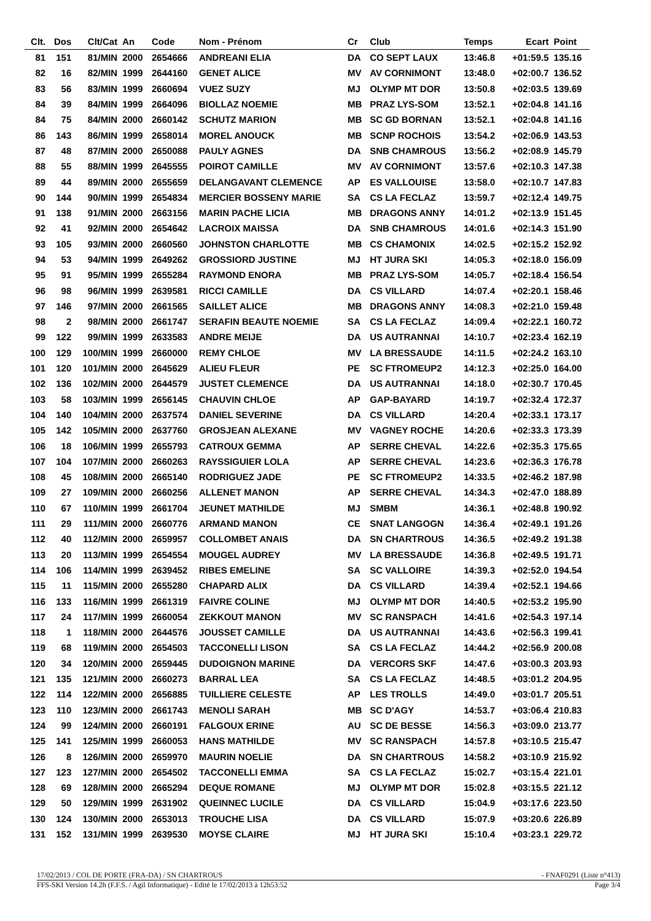| Clt. | Dos | Clt/Cat | An | Code | Nom - Prénom | Cr | Club | Temps | Ecart | Point |
| --- | --- | --- | --- | --- | --- | --- | --- | --- | --- | --- |
| 81 | 151 | 81/MIN | 2000 | 2654666 | ANDREANI ELIA | DA | CO SEPT LAUX | 13:46.8 | +01:59.5 | 135.16 |
| 82 | 16 | 82/MIN | 1999 | 2644160 | GENET ALICE | MV | AV CORNIMONT | 13:48.0 | +02:00.7 | 136.52 |
| 83 | 56 | 83/MIN | 1999 | 2660694 | VUEZ SUZY | MJ | OLYMP MT DOR | 13:50.8 | +02:03.5 | 139.69 |
| 84 | 39 | 84/MIN | 1999 | 2664096 | BIOLLAZ NOEMIE | MB | PRAZ LYS-SOM | 13:52.1 | +02:04.8 | 141.16 |
| 84 | 75 | 84/MIN | 2000 | 2660142 | SCHUTZ MARION | MB | SC GD BORNAN | 13:52.1 | +02:04.8 | 141.16 |
| 86 | 143 | 86/MIN | 1999 | 2658014 | MOREL ANOUCK | MB | SCNP ROCHOIS | 13:54.2 | +02:06.9 | 143.53 |
| 87 | 48 | 87/MIN | 2000 | 2650088 | PAULY AGNES | DA | SNB CHAMROUS | 13:56.2 | +02:08.9 | 145.79 |
| 88 | 55 | 88/MIN | 1999 | 2645555 | POIROT CAMILLE | MV | AV CORNIMONT | 13:57.6 | +02:10.3 | 147.38 |
| 89 | 44 | 89/MIN | 2000 | 2655659 | DELANGAVANT CLEMENCE | AP | ES VALLOUISE | 13:58.0 | +02:10.7 | 147.83 |
| 90 | 144 | 90/MIN | 1999 | 2654834 | MERCIER BOSSENY MARIE | SA | CS LA FECLAZ | 13:59.7 | +02:12.4 | 149.75 |
| 91 | 138 | 91/MIN | 2000 | 2663156 | MARIN PACHE LICIA | MB | DRAGONS ANNY | 14:01.2 | +02:13.9 | 151.45 |
| 92 | 41 | 92/MIN | 2000 | 2654642 | LACROIX MAISSA | DA | SNB CHAMROUS | 14:01.6 | +02:14.3 | 151.90 |
| 93 | 105 | 93/MIN | 2000 | 2660560 | JOHNSTON CHARLOTTE | MB | CS CHAMONIX | 14:02.5 | +02:15.2 | 152.92 |
| 94 | 53 | 94/MIN | 1999 | 2649262 | GROSSIORD JUSTINE | MJ | HT JURA SKI | 14:05.3 | +02:18.0 | 156.09 |
| 95 | 91 | 95/MIN | 1999 | 2655284 | RAYMOND ENORA | MB | PRAZ LYS-SOM | 14:05.7 | +02:18.4 | 156.54 |
| 96 | 98 | 96/MIN | 1999 | 2639581 | RICCI CAMILLE | DA | CS VILLARD | 14:07.4 | +02:20.1 | 158.46 |
| 97 | 146 | 97/MIN | 2000 | 2661565 | SAILLET ALICE | MB | DRAGONS ANNY | 14:08.3 | +02:21.0 | 159.48 |
| 98 | 2 | 98/MIN | 2000 | 2661747 | SERAFIN BEAUTE NOEMIE | SA | CS LA FECLAZ | 14:09.4 | +02:22.1 | 160.72 |
| 99 | 122 | 99/MIN | 1999 | 2633583 | ANDRE MEIJE | DA | US AUTRANNAI | 14:10.7 | +02:23.4 | 162.19 |
| 100 | 129 | 100/MIN | 1999 | 2660000 | REMY CHLOE | MV | LA BRESSAUDE | 14:11.5 | +02:24.2 | 163.10 |
| 101 | 120 | 101/MIN | 2000 | 2645629 | ALIEU FLEUR | PE | SC FTROMEUP2 | 14:12.3 | +02:25.0 | 164.00 |
| 102 | 136 | 102/MIN | 2000 | 2644579 | JUSTET CLEMENCE | DA | US AUTRANNAI | 14:18.0 | +02:30.7 | 170.45 |
| 103 | 58 | 103/MIN | 1999 | 2656145 | CHAUVIN CHLOE | AP | GAP-BAYARD | 14:19.7 | +02:32.4 | 172.37 |
| 104 | 140 | 104/MIN | 2000 | 2637574 | DANIEL SEVERINE | DA | CS VILLARD | 14:20.4 | +02:33.1 | 173.17 |
| 105 | 142 | 105/MIN | 2000 | 2637760 | GROSJEAN ALEXANE | MV | VAGNEY ROCHE | 14:20.6 | +02:33.3 | 173.39 |
| 106 | 18 | 106/MIN | 1999 | 2655793 | CATROUX GEMMA | AP | SERRE CHEVAL | 14:22.6 | +02:35.3 | 175.65 |
| 107 | 104 | 107/MIN | 2000 | 2660263 | RAYSSIGUIER LOLA | AP | SERRE CHEVAL | 14:23.6 | +02:36.3 | 176.78 |
| 108 | 45 | 108/MIN | 2000 | 2665140 | RODRIGUEZ JADE | PE | SC FTROMEUP2 | 14:33.5 | +02:46.2 | 187.98 |
| 109 | 27 | 109/MIN | 2000 | 2660256 | ALLENET MANON | AP | SERRE CHEVAL | 14:34.3 | +02:47.0 | 188.89 |
| 110 | 67 | 110/MIN | 1999 | 2661704 | JEUNET MATHILDE | MJ | SMBM | 14:36.1 | +02:48.8 | 190.92 |
| 111 | 29 | 111/MIN | 2000 | 2660776 | ARMAND MANON | CE | SNAT LANGOGN | 14:36.4 | +02:49.1 | 191.26 |
| 112 | 40 | 112/MIN | 2000 | 2659957 | COLLOMBET ANAIS | DA | SN CHARTROUS | 14:36.5 | +02:49.2 | 191.38 |
| 113 | 20 | 113/MIN | 1999 | 2654554 | MOUGEL AUDREY | MV | LA BRESSAUDE | 14:36.8 | +02:49.5 | 191.71 |
| 114 | 106 | 114/MIN | 1999 | 2639452 | RIBES EMELINE | SA | SC VALLOIRE | 14:39.3 | +02:52.0 | 194.54 |
| 115 | 11 | 115/MIN | 2000 | 2655280 | CHAPARD ALIX | DA | CS VILLARD | 14:39.4 | +02:52.1 | 194.66 |
| 116 | 133 | 116/MIN | 1999 | 2661319 | FAIVRE COLINE | MJ | OLYMP MT DOR | 14:40.5 | +02:53.2 | 195.90 |
| 117 | 24 | 117/MIN | 1999 | 2660054 | ZEKKOUT MANON | MV | SC RANSPACH | 14:41.6 | +02:54.3 | 197.14 |
| 118 | 1 | 118/MIN | 2000 | 2644576 | JOUSSET CAMILLE | DA | US AUTRANNAI | 14:43.6 | +02:56.3 | 199.41 |
| 119 | 68 | 119/MIN | 2000 | 2654503 | TACCONELLI LISON | SA | CS LA FECLAZ | 14:44.2 | +02:56.9 | 200.08 |
| 120 | 34 | 120/MIN | 2000 | 2659445 | DUDOIGNON MARINE | DA | VERCORS SKF | 14:47.6 | +03:00.3 | 203.93 |
| 121 | 135 | 121/MIN | 2000 | 2660273 | BARRAL LEA | SA | CS LA FECLAZ | 14:48.5 | +03:01.2 | 204.95 |
| 122 | 114 | 122/MIN | 2000 | 2656885 | TUILLIERE CELESTE | AP | LES TROLLS | 14:49.0 | +03:01.7 | 205.51 |
| 123 | 110 | 123/MIN | 2000 | 2661743 | MENOLI SARAH | MB | SC D'AGY | 14:53.7 | +03:06.4 | 210.83 |
| 124 | 99 | 124/MIN | 2000 | 2660191 | FALGOUX ERINE | AU | SC DE BESSE | 14:56.3 | +03:09.0 | 213.77 |
| 125 | 141 | 125/MIN | 1999 | 2660053 | HANS MATHILDE | MV | SC RANSPACH | 14:57.8 | +03:10.5 | 215.47 |
| 126 | 8 | 126/MIN | 2000 | 2659970 | MAURIN NOELIE | DA | SN CHARTROUS | 14:58.2 | +03:10.9 | 215.92 |
| 127 | 123 | 127/MIN | 2000 | 2654502 | TACCONELLI EMMA | SA | CS LA FECLAZ | 15:02.7 | +03:15.4 | 221.01 |
| 128 | 69 | 128/MIN | 2000 | 2665294 | DEQUE ROMANE | MJ | OLYMP MT DOR | 15:02.8 | +03:15.5 | 221.12 |
| 129 | 50 | 129/MIN | 1999 | 2631902 | QUEINNEC LUCILE | DA | CS VILLARD | 15:04.9 | +03:17.6 | 223.50 |
| 130 | 124 | 130/MIN | 2000 | 2653013 | TROUCHE LISA | DA | CS VILLARD | 15:07.9 | +03:20.6 | 226.89 |
| 131 | 152 | 131/MIN | 1999 | 2639530 | MOYSE CLAIRE | MJ | HT JURA SKI | 15:10.4 | +03:23.1 | 229.72 |
17/02/2013 / COL DE PORTE (FRA-DA) / SN CHARTROUS - FNAF0291 (Liste n°413)
FFS-SKI Version 14.2h (F.F.S. / Agil Informatique) - Edité le 17/02/2013 à 12h53:52 Page 3/4